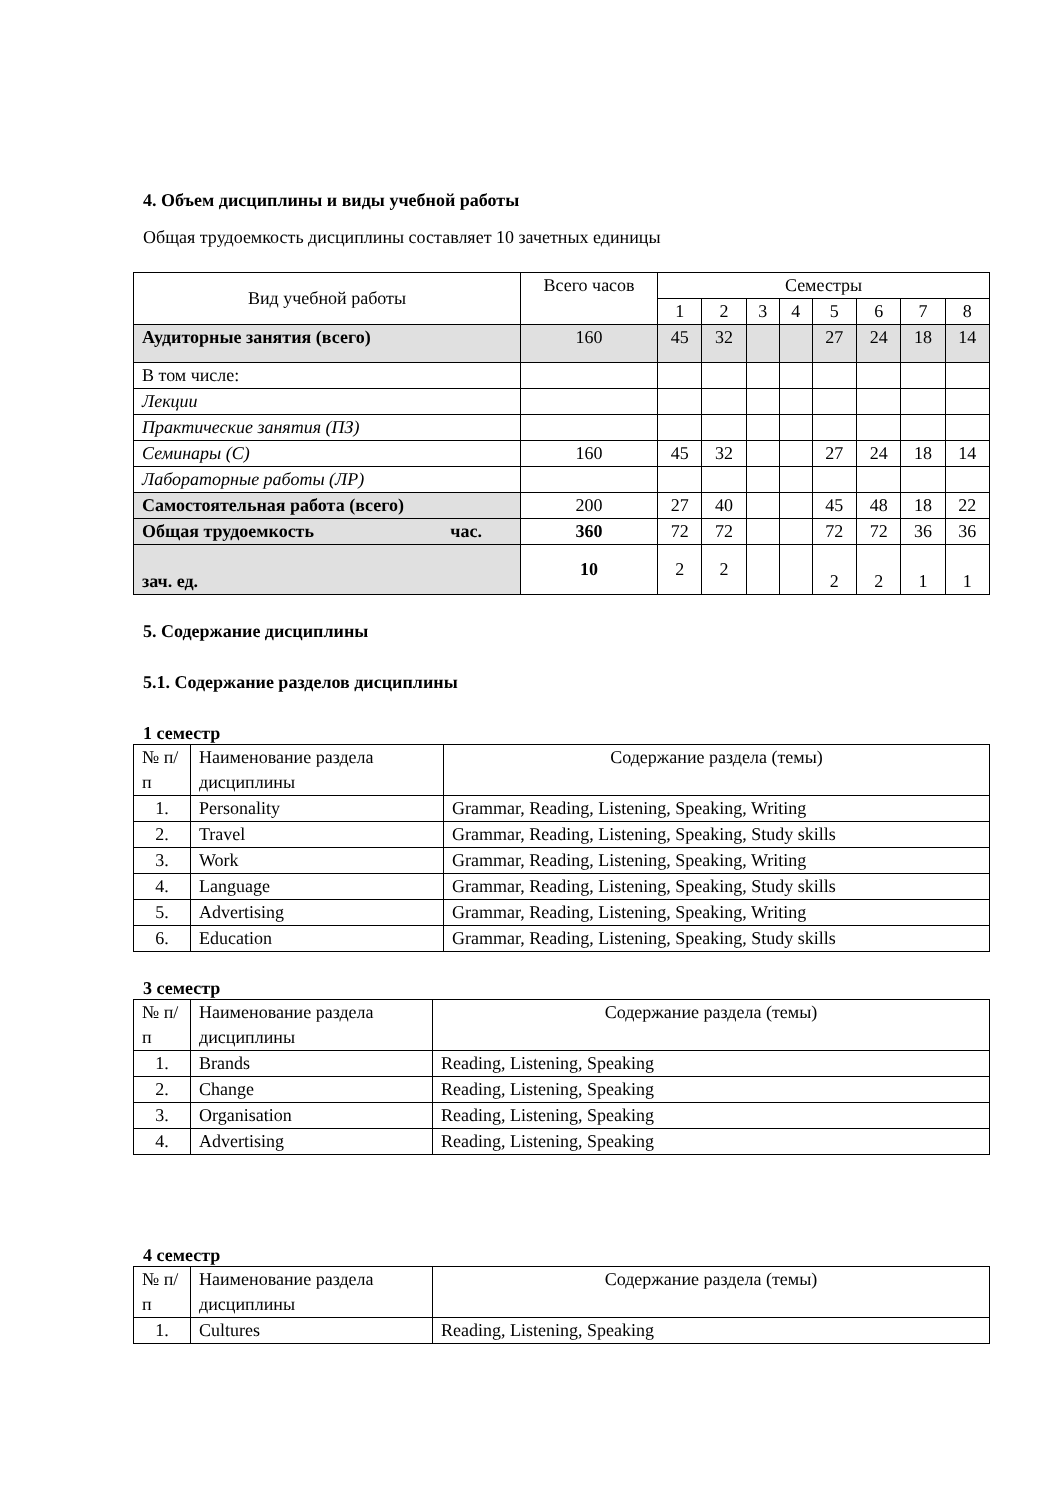4. Объем дисциплины и виды учебной работы
Общая трудоемкость дисциплины составляет 10 зачетных единицы
| Вид учебной работы | Всего часов | Семестры | | | | | | | |
| --- | --- | --- | --- | --- | --- | --- | --- | --- | --- |
| | | 1 | 2 | 3 | 4 | 5 | 6 | 7 | 8 |
| Аудиторные занятия (всего) | 160 | 45 | 32 | | | 27 | 24 | 18 | 14 |
| В том числе: | | | | | | | | | |
| Лекции | | | | | | | | | |
| Практические занятия (ПЗ) | | | | | | | | | |
| Семинары (С) | 160 | 45 | 32 | | | 27 | 24 | 18 | 14 |
| Лабораторные работы (ЛР) | | | | | | | | | |
| Самостоятельная работа (всего) | 200 | 27 | 40 | | | 45 | 48 | 18 | 22 |
| Общая трудоемкость час. | 360 | 72 | 72 | | | 72 | 72 | 36 | 36 |
| зач. ед. | 10 | 2 | 2 | | | 2 | 2 | 1 | 1 |
5. Содержание дисциплины
5.1. Содержание разделов дисциплины
1 семестр
| № п/п | Наименование раздела дисциплины | Содержание раздела (темы) |
| 1. | Personality | Grammar, Reading, Listening, Speaking, Writing |
| 2. | Travel | Grammar, Reading, Listening, Speaking, Study skills |
| 3. | Work | Grammar, Reading, Listening, Speaking, Writing |
| 4. | Language | Grammar, Reading, Listening, Speaking, Study skills |
| 5. | Advertising | Grammar, Reading, Listening, Speaking, Writing |
| 6. | Education | Grammar, Reading, Listening, Speaking, Study skills |
3 семестр
| № п/п | Наименование раздела дисциплины | Содержание раздела (темы) |
| 1. | Brands | Reading, Listening, Speaking |
| 2. | Change | Reading, Listening, Speaking |
| 3. | Organisation | Reading, Listening, Speaking |
| 4. | Advertising | Reading, Listening, Speaking |
4 семестр
| № п/п | Наименование раздела дисциплины | Содержание раздела (темы) |
| 1. | Cultures | Reading, Listening, Speaking |